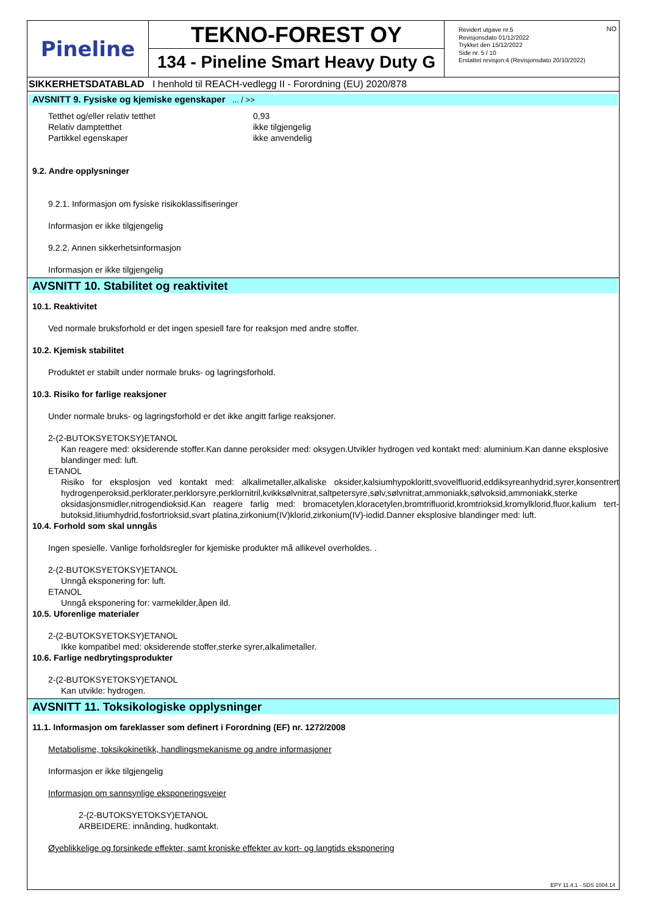Pineline
TEKNO-FOREST OY
134 - Pineline Smart Heavy Duty G
NO Revidert utgave nr.5
Revisjonsdato 01/12/2022
Trykket den 15/12/2022
Side nr. 5 / 10
Erstattet revisjon:4 (Revisjonsdato 20/10/2022)
SIKKERHETSDATABLAD I henhold til REACH-vedlegg II - Forordning (EU) 2020/878
AVSNITT 9. Fysiske og kjemiske egenskaper ... / >>
Tetthet og/eller relativ tetthet 0,93
Relativ damptetthet ikke tilgjengelig
Partikkel egenskaper ikke anvendelig
9.2. Andre opplysninger
9.2.1. Informasjon om fysiske risikoklassifiseringer
Informasjon er ikke tilgjengelig
9.2.2. Annen sikkerhetsinformasjon
Informasjon er ikke tilgjengelig
AVSNITT 10. Stabilitet og reaktivitet
10.1. Reaktivitet
Ved normale bruksforhold er det ingen spesiell fare for reaksjon med andre stoffer.
10.2. Kjemisk stabilitet
Produktet er stabilt under normale bruks- og lagringsforhold.
10.3. Risiko for farlige reaksjoner
Under normale bruks- og lagringsforhold er det ikke angitt farlige reaksjoner.
2-(2-BUTOKSYETOKSY)ETANOL
Kan reagere med: oksiderende stoffer.Kan danne peroksider med: oksygen.Utvikler hydrogen ved kontakt med: aluminium.Kan danne eksplosive blandinger med: luft.
ETANOL
Risiko for eksplosjon ved kontakt med: alkalimetaller,alkaliske oksider,kalsiumhypokloritt,svovelfluorid,eddiksyreanhydrid,syrer,konsentrert hydrogenperoksid,perklorater,perklorsyre,perklornitril,kvikksølvnitrat,saltpetersyre,sølv,sølvnitrat,ammoniakk,sølvoksid,ammoniakk,sterke oksidasjonsmidler,nitrogendioksid.Kan reagere farlig med: bromacetylen,kloracetylen,bromtrifluorid,kromtrioksid,kromylklorid,fluor,kalium tert-butoksid,litiumhydrid,fosfortrioksid,svart platina,zirkonium(IV)klorid,zirkonium(IV)-iodid.Danner eksplosive blandinger med: luft.
10.4. Forhold som skal unngås
Ingen spesielle. Vanlige forholdsregler for kjemiske produkter må allikevel overholdes. .
2-(2-BUTOKSYETOKSY)ETANOL
Unngå eksponering for: luft.
ETANOL
Unngå eksponering for: varmekilder,åpen ild.
10.5. Uforenlige materialer
2-(2-BUTOKSYETOKSY)ETANOL
Ikke kompatibel med: oksiderende stoffer,sterke syrer,alkalimetaller.
10.6. Farlige nedbrytingsprodukter
2-(2-BUTOKSYETOKSY)ETANOL
Kan utvikle: hydrogen.
AVSNITT 11. Toksikologiske opplysninger
11.1. Informasjon om fareklasser som definert i Forordning (EF) nr. 1272/2008
Metabolisme, toksikokinetikk, handlingsmekanisme og andre informasjoner
Informasjon er ikke tilgjengelig
Informasjon om sannsynlige eksponeringsveier
2-(2-BUTOKSYETOKSY)ETANOL
ARBEIDERE: innånding, hudkontakt.
Øyeblikkelige og forsinkede effekter, samt kroniske effekter av kort- og langtids eksponering
EPY 11.4.1 - SDS 1004.14